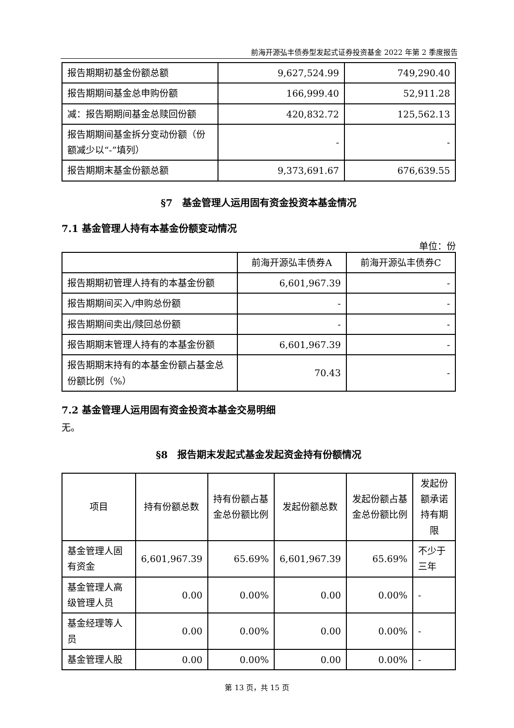前海开源弘丰债券型发起式证券投资基金 2022 年第 2 季度报告
| 报告期期初基金份额总额 | 9,627,524.99 | 749,290.40 |
| 报告期期间基金总申购份额 | 166,999.40 | 52,911.28 |
| 减：报告期期间基金总赎回份额 | 420,832.72 | 125,562.13 |
| 报告期期间基金拆分变动份额（份额减少以“-”填列） | - | - |
| 报告期期末基金份额总额 | 9,373,691.67 | 676,639.55 |
§7　基金管理人运用固有资金投资本基金情况
7.1 基金管理人持有本基金份额变动情况
单位：份
| | 前海开源弘丰债券A | 前海开源弘丰债券C |
| --- | --- | --- |
| 报告期期初管理人持有的本基金份额 | 6,601,967.39 | - |
| 报告期期间买入/申购总份额 | - | - |
| 报告期期间卖出/赎回总份额 | - | - |
| 报告期期末管理人持有的本基金份额 | 6,601,967.39 | - |
| 报告期期末持有的本基金份额占基金总份额比例（%） | 70.43 | - |
7.2 基金管理人运用固有资金投资本基金交易明细
无。
§8　报告期末发起式基金发起资金持有份额情况
| 项目 | 持有份额总数 | 持有份额占基金总份额比例 | 发起份额总数 | 发起份额占基金总份额比例 | 发起份额承诺持有期限 |
| --- | --- | --- | --- | --- | --- |
| 基金管理人固有资金 | 6,601,967.39 | 65.69% | 6,601,967.39 | 65.69% | 不少于三年 |
| 基金管理人高级管理人员 | 0.00 | 0.00% | 0.00 | 0.00% | - |
| 基金经理等人员 | 0.00 | 0.00% | 0.00 | 0.00% | - |
| 基金管理人股 | 0.00 | 0.00% | 0.00 | 0.00% | - |
第 13 页，共 15 页